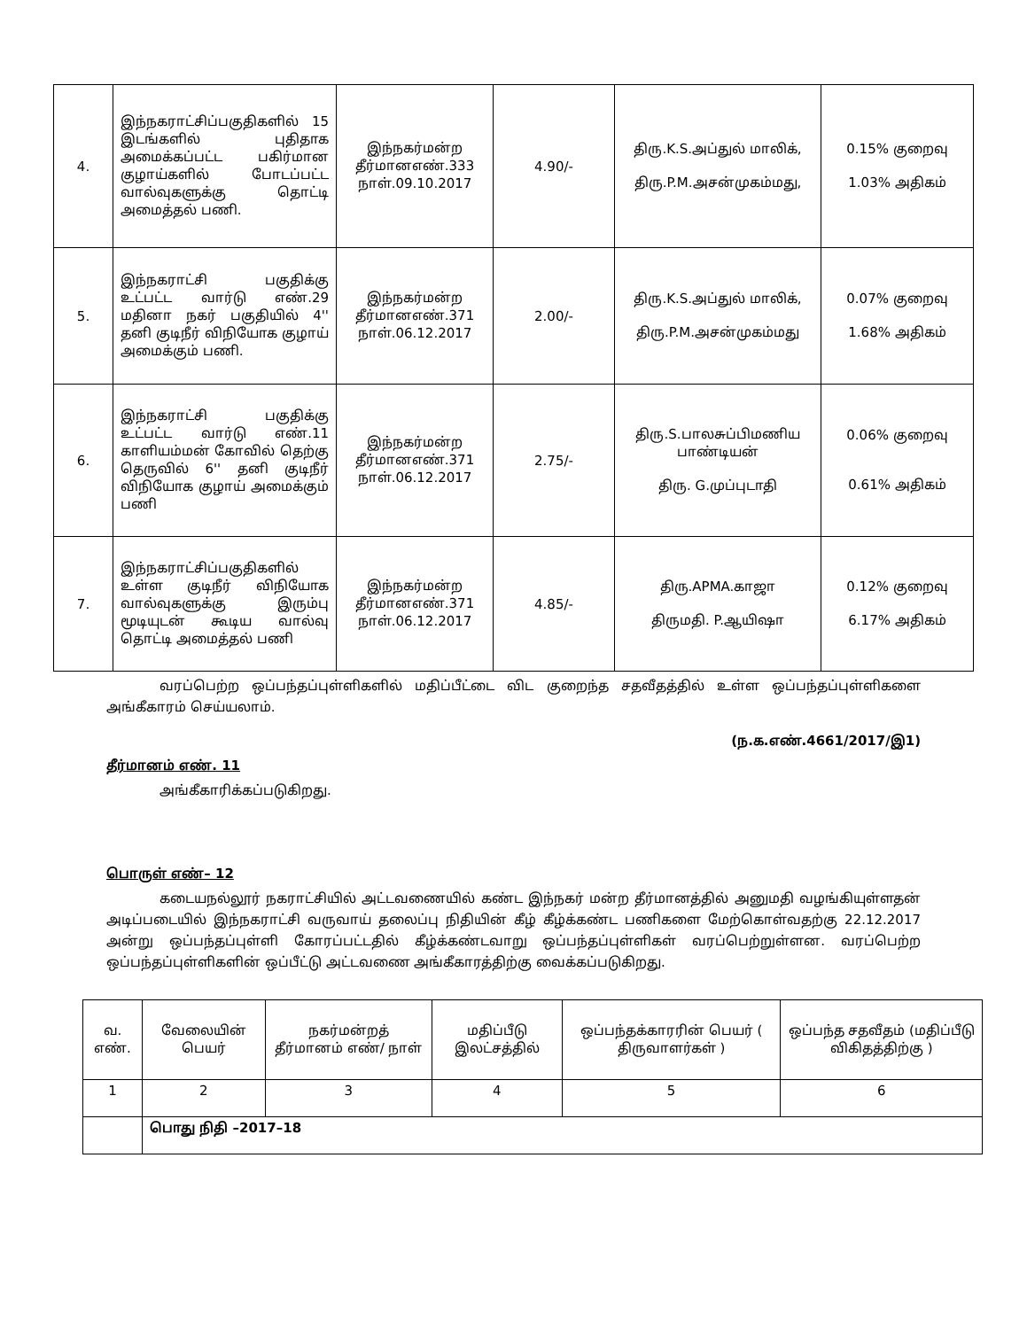| 4. | இந்நகராட்சிப்பகுதிகளில் 15 இடங்களில் புதிதாக அமைக்கப்பட்ட பகிர்மான குழாய்களில் போடப்பட்ட வால்வுகளுக்கு தொட்டி அமைத்தல் பணி. | இந்நகர்மன்ற தீர்மானஎண்.333 நாள்.09.10.2017 | 4.90/- | திரு.K.S.அப்துல் மாலிக், திரு.P.M.அசன்முகம்மது, | 0.15% குறைவு 1.03% அதிகம் |
| 5. | இந்நகராட்சி பகுதிக்கு உட்பட்ட வார்டு எண்.29 மதினா நகர் பகுதியில் 4'' தனி குடிநீர் விநியோக குழாய் அமைக்கும் பணி. | இந்நகர்மன்ற தீர்மானஎண்.371 நாள்.06.12.2017 | 2.00/- | திரு.K.S.அப்துல் மாலிக், திரு.P.M.அசன்முகம்மது | 0.07% குறைவு 1.68% அதிகம் |
| 6. | இந்நகராட்சி பகுதிக்கு உட்பட்ட வார்டு எண்.11 காளியம்மன் கோவில் தெற்கு தெருவில் 6'' தனி குடிநீர் விநியோக குழாய் அமைக்கும் பணி | இந்நகர்மன்ற தீர்மானஎண்.371 நாள்.06.12.2017 | 2.75/- | திரு.S.பாலசுப்பிமணிய பாண்டியன் திரு. G.முப்புடாதி | 0.06% குறைவு 0.61% அதிகம் |
| 7. | இந்நகராட்சிப்பகுதிகளில் உள்ள குடிநீர் விநியோக வால்வுகளுக்கு இரும்பு மூடியுடன் கூடிய வால்வு தொட்டி அமைத்தல் பணி | இந்நகர்மன்ற தீர்மானஎண்.371 நாள்.06.12.2017 | 4.85/- | திரு.APMA.காஜா திருமதி. P.ஆயிஷா | 0.12% குறைவு 6.17% அதிகம் |
வரப்பெற்ற ஒப்பந்தப்புள்ளிகளில் மதிப்பீட்டை விட குறைந்த சதவீதத்தில் உள்ள ஒப்பந்தப்புள்ளிகளை அங்கீகாரம் செய்யலாம்.
(ந.க.எண்.4661/2017/இ1)
தீர்மானம் எண். 11
அங்கீகாரிக்கப்படுகிறது.
பொருள் எண்– 12
கடையநல்லூர் நகராட்சியில் அட்டவணையில் கண்ட இந்நகர் மன்ற தீர்மானத்தில் அனுமதி வழங்கியுள்ளதன் அடிப்படையில் இந்நகராட்சி வருவாய் தலைப்பு நிதியின் கீழ் கீழ்க்கண்ட பணிகளை மேற்கொள்வதற்கு 22.12.2017 அன்று ஒப்பந்தப்புள்ளி கோரப்பட்டதில் கீழ்க்கண்டவாறு ஒப்பந்தப்புள்ளிகள் வரப்பெற்றுள்ளன. வரப்பெற்ற ஒப்பந்தப்புள்ளிகளின் ஒப்பீட்டு அட்டவணை அங்கீகாரத்திற்கு வைக்கப்படுகிறது.
| வ. எண். | வேலையின் பெயர் | நகர்மன்றத் தீர்மானம் எண்/ நாள் | மதிப்பீடு இலட்சத்தில் | ஒப்பந்தக்காரரின் பெயர் ( திருவாளர்கள் ) | ஒப்பந்த சதவீதம் (மதிப்பீடு விகிதத்திற்கு ) |
| --- | --- | --- | --- | --- | --- |
| 1 | 2 | 3 | 4 | 5 | 6 |
| | பொது நிதி –2017–18 | | | | |